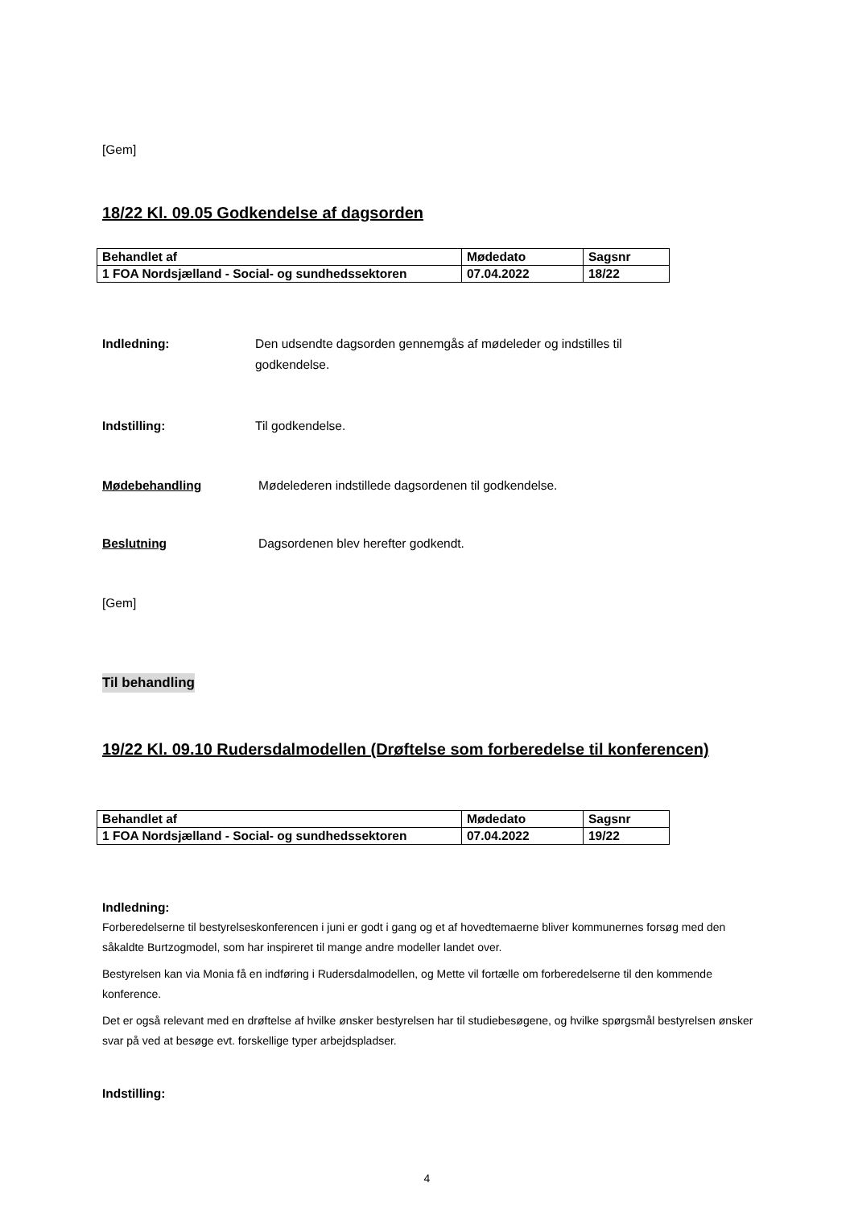[Gem]
18/22 Kl. 09.05 Godkendelse af dagsorden
| Behandlet af | Mødedato | Sagsnr |
| 1 FOA Nordsjælland - Social- og sundhedssektoren | 07.04.2022 | 18/22 |
Indledning: Den udsendte dagsorden gennemgås af mødeleder og indstilles til godkendelse.
Indstilling: Til godkendelse.
Mødebehandling Mødelederen indstillede dagsordenen til godkendelse.
Beslutning Dagsordenen blev herefter godkendt.
[Gem]
Til behandling
19/22 Kl. 09.10 Rudersdalmodellen (Drøftelse som forberedelse til konferencen)
| Behandlet af | Mødedato | Sagsnr |
| 1 FOA Nordsjælland - Social- og sundhedssektoren | 07.04.2022 | 19/22 |
Indledning:
Forberedelserne til bestyrelseskonferencen i juni er godt i gang og et af hovedtemaerne bliver kommunernes forsøg med den såkaldte Burtzogmodel, som har inspireret til mange andre modeller landet over.
Bestyrelsen kan via Monia få en indføring i Rudersdalmodellen, og Mette vil fortælle om forberedelserne til den kommende konference.
Det er også relevant med en drøftelse af hvilke ønsker bestyrelsen har til studiebesøgene, og hvilke spørgsmål bestyrelsen ønsker svar på ved at besøge evt. forskellige typer arbejdspladser.
Indstilling:
4